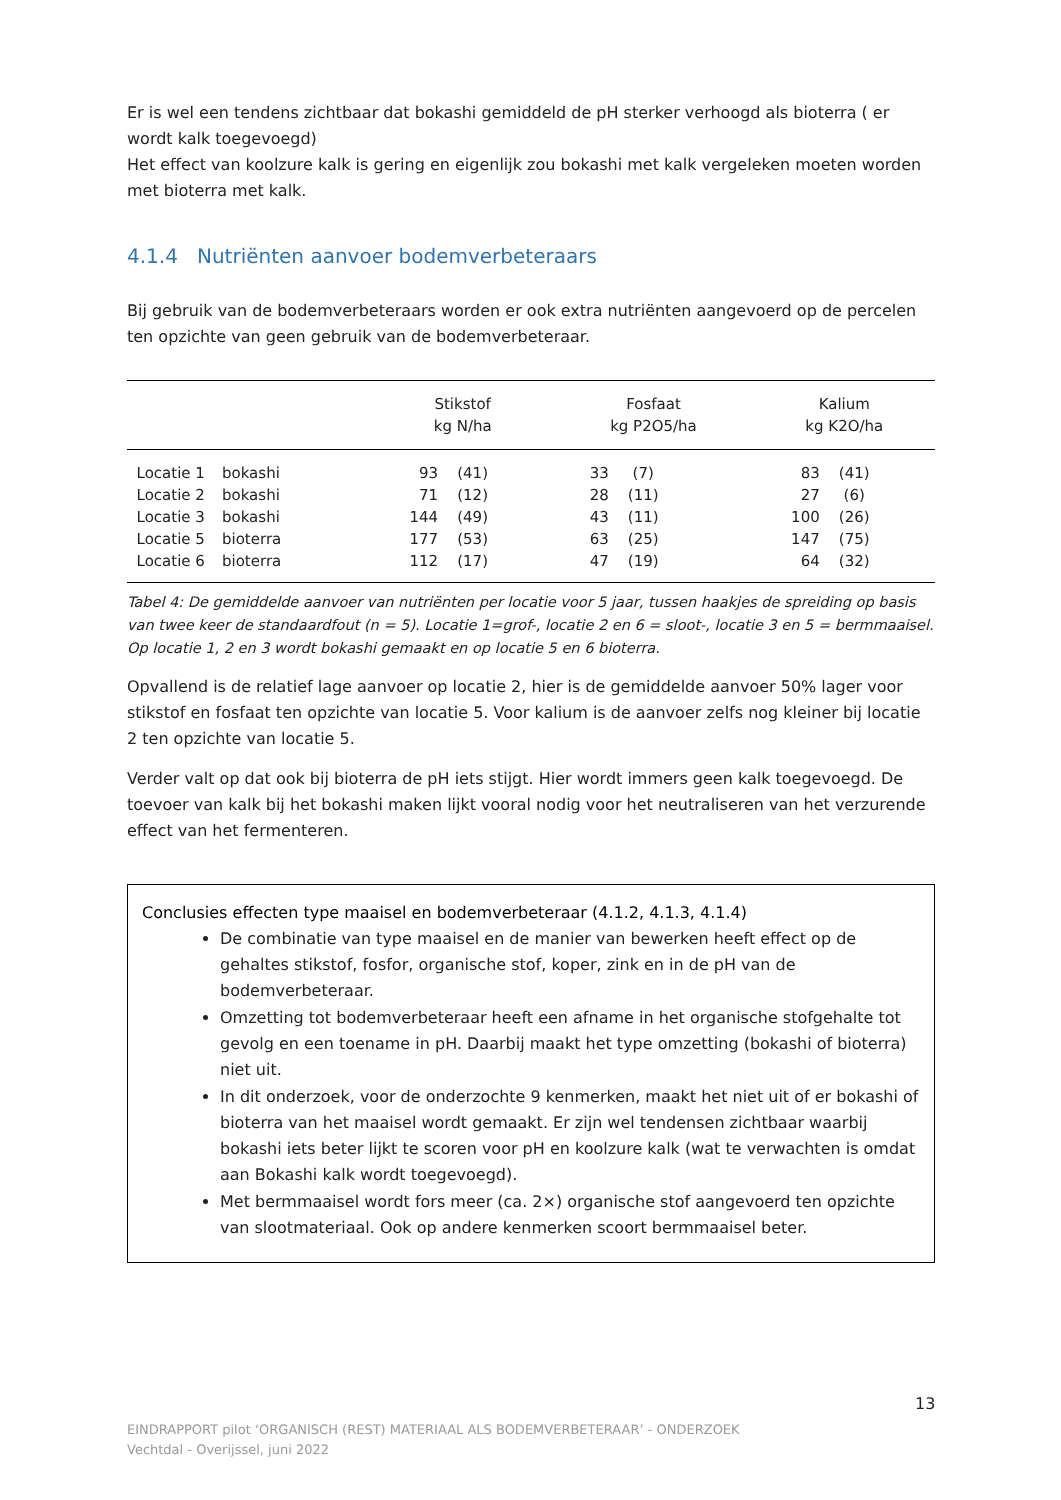Er is wel een tendens zichtbaar dat bokashi gemiddeld de pH sterker verhoogd als bioterra ( er wordt kalk toegevoegd)
Het effect van koolzure kalk is gering en eigenlijk zou bokashi met kalk vergeleken moeten worden met bioterra met kalk.
4.1.4 Nutriënten aanvoer bodemverbeteraars
Bij gebruik van de bodemverbeteraars worden er ook extra nutriënten aangevoerd op de percelen ten opzichte van geen gebruik van de bodemverbeteraar.
| | | Stikstof kg N/ha | | Fosfaat kg P2O5/ha | | Kalium kg K2O/ha | |
| --- | --- | --- | --- | --- | --- | --- | --- |
| Locatie 1 | bokashi | 93 | (41) | 33 | (7) | 83 | (41) |
| Locatie 2 | bokashi | 71 | (12) | 28 | (11) | 27 | (6) |
| Locatie 3 | bokashi | 144 | (49) | 43 | (11) | 100 | (26) |
| Locatie 5 | bioterra | 177 | (53) | 63 | (25) | 147 | (75) |
| Locatie 6 | bioterra | 112 | (17) | 47 | (19) | 64 | (32) |
Tabel 4: De gemiddelde aanvoer van nutriënten per locatie voor 5 jaar, tussen haakjes de spreiding op basis van twee keer de standaardfout (n = 5). Locatie 1=grof-, locatie 2 en 6 = sloot-, locatie 3 en 5 = bermmaaisel. Op locatie 1, 2 en 3 wordt bokashi gemaakt en op locatie 5 en 6 bioterra.
Opvallend is de relatief lage aanvoer op locatie 2, hier is de gemiddelde aanvoer 50% lager voor stikstof en fosfaat ten opzichte van locatie 5. Voor kalium is de aanvoer zelfs nog kleiner bij locatie 2 ten opzichte van locatie 5.
Verder valt op dat ook bij bioterra de pH iets stijgt. Hier wordt immers geen kalk toegevoegd. De toevoer van kalk bij het bokashi maken lijkt vooral nodig voor het neutraliseren van het verzurende effect van het fermenteren.
Conclusies effecten type maaisel en bodemverbeteraar (4.1.2, 4.1.3, 4.1.4)
De combinatie van type maaisel en de manier van bewerken heeft effect op de gehaltes stikstof, fosfor, organische stof, koper, zink en in de pH van de bodemverbeteraar.
Omzetting tot bodemverbeteraar heeft een afname in het organische stofgehalte tot gevolg en een toename in pH. Daarbij maakt het type omzetting (bokashi of bioterra) niet uit.
In dit onderzoek, voor de onderzochte 9 kenmerken, maakt het niet uit of er bokashi of bioterra van het maaisel wordt gemaakt. Er zijn wel tendensen zichtbaar waarbij bokashi iets beter lijkt te scoren voor pH en koolzure kalk (wat te verwachten is omdat aan Bokashi kalk wordt toegevoegd).
Met bermmaaisel wordt fors meer (ca. 2×) organische stof aangevoerd ten opzichte van slootmateriaal. Ook op andere kenmerken scoort bermmaaisel beter.
13
EINDRAPPORT pilot ‘ORGANISCH (REST) MATERIAAL ALS BODEMVERBETERAAR’ - ONDERZOEK
Vechtdal - Overijssel, juni 2022